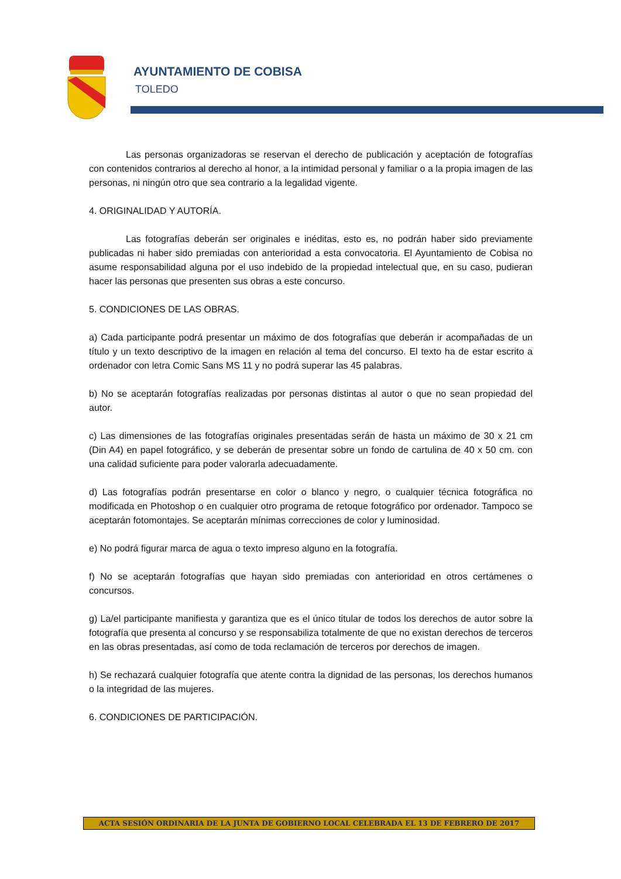AYUNTAMIENTO DE COBISA
TOLEDO
Las personas organizadoras se reservan el derecho de publicación y aceptación de fotografías con contenidos contrarios al derecho al honor, a la intimidad personal y familiar o a la propia imagen de las personas, ni ningún otro que sea contrario a la legalidad vigente.
4. ORIGINALIDAD Y AUTORÍA.
Las fotografías deberán ser originales e inéditas, esto es, no podrán haber sido previamente publicadas ni haber sido premiadas con anterioridad a esta convocatoria. El Ayuntamiento de Cobisa no asume responsabilidad alguna por el uso indebido de la propiedad intelectual que, en su caso, pudieran hacer las personas que presenten sus obras a este concurso.
5. CONDICIONES DE LAS OBRAS.
a) Cada participante podrá presentar un máximo de dos fotografías que deberán ir acompañadas de un título y un texto descriptivo de la imagen en relación al tema del concurso. El texto ha de estar escrito a ordenador con letra Comic Sans MS 11 y no podrá superar las 45 palabras.
b) No se aceptarán fotografías realizadas por personas distintas al autor o que no sean propiedad del autor.
c) Las dimensiones de las fotografías originales presentadas serán de hasta un máximo de 30 x 21 cm (Din A4) en papel fotográfico, y se deberán de presentar sobre un fondo de cartulina de 40 x 50 cm. con una calidad suficiente para poder valorarla adecuadamente.
d) Las fotografías podrán presentarse en color o blanco y negro, o cualquier técnica fotográfica no modificada en Photoshop o en cualquier otro programa de retoque fotográfico por ordenador. Tampoco se aceptarán fotomontajes. Se aceptarán mínimas correcciones de color y luminosidad.
e) No podrá figurar marca de agua o texto impreso alguno en la fotografía.
f) No se aceptarán fotografías que hayan sido premiadas con anterioridad en otros certámenes o concursos.
g) La/el participante manifiesta y garantiza que es el único titular de todos los derechos de autor sobre la fotografía que presenta al concurso y se responsabiliza totalmente de que no existan derechos de terceros en las obras presentadas, así como de toda reclamación de terceros por derechos de imagen.
h) Se rechazará cualquier fotografía que atente contra la dignidad de las personas, los derechos humanos o la integridad de las mujeres.
6. CONDICIONES DE PARTICIPACIÓN.
ACTA SESIÓN ORDINARIA DE LA JUNTA DE GOBIERNO LOCAL CELEBRADA EL 13 DE FEBRERO DE 2017